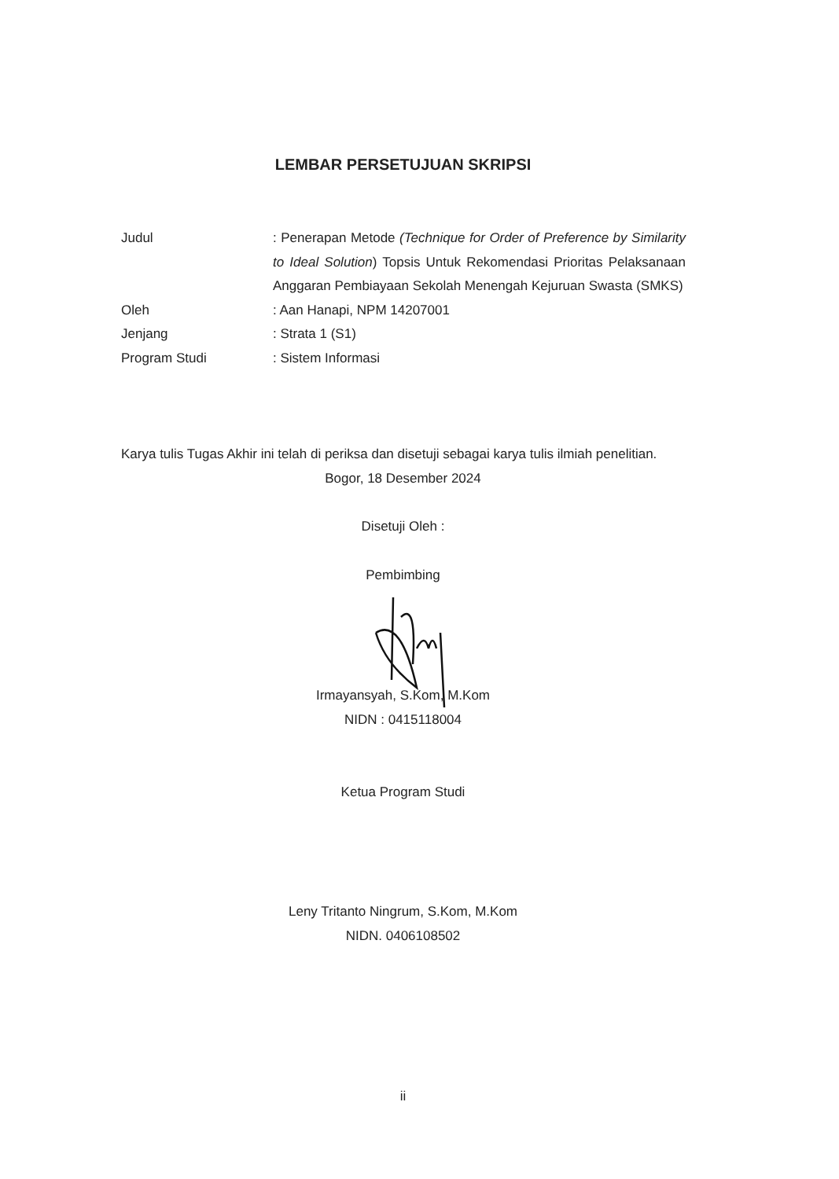LEMBAR PERSETUJUAN SKRIPSI
Judul : Penerapan Metode (Technique for Order of Preference by Similarity to Ideal Solution) Topsis Untuk Rekomendasi Prioritas Pelaksanaan Anggaran Pembiayaan Sekolah Menengah Kejuruan Swasta (SMKS)
Oleh : Aan Hanapi, NPM 14207001
Jenjang : Strata 1 (S1)
Program Studi : Sistem Informasi
Karya tulis Tugas Akhir ini telah di periksa dan disetuji sebagai karya tulis ilmiah penelitian.
Bogor, 18 Desember 2024
Disetuji Oleh :
Pembimbing
Irmayansyah, S.Kom, M.Kom
NIDN : 0415118004
Ketua Program Studi
Leny Tritanto Ningrum, S.Kom, M.Kom
NIDN. 0406108502
ii